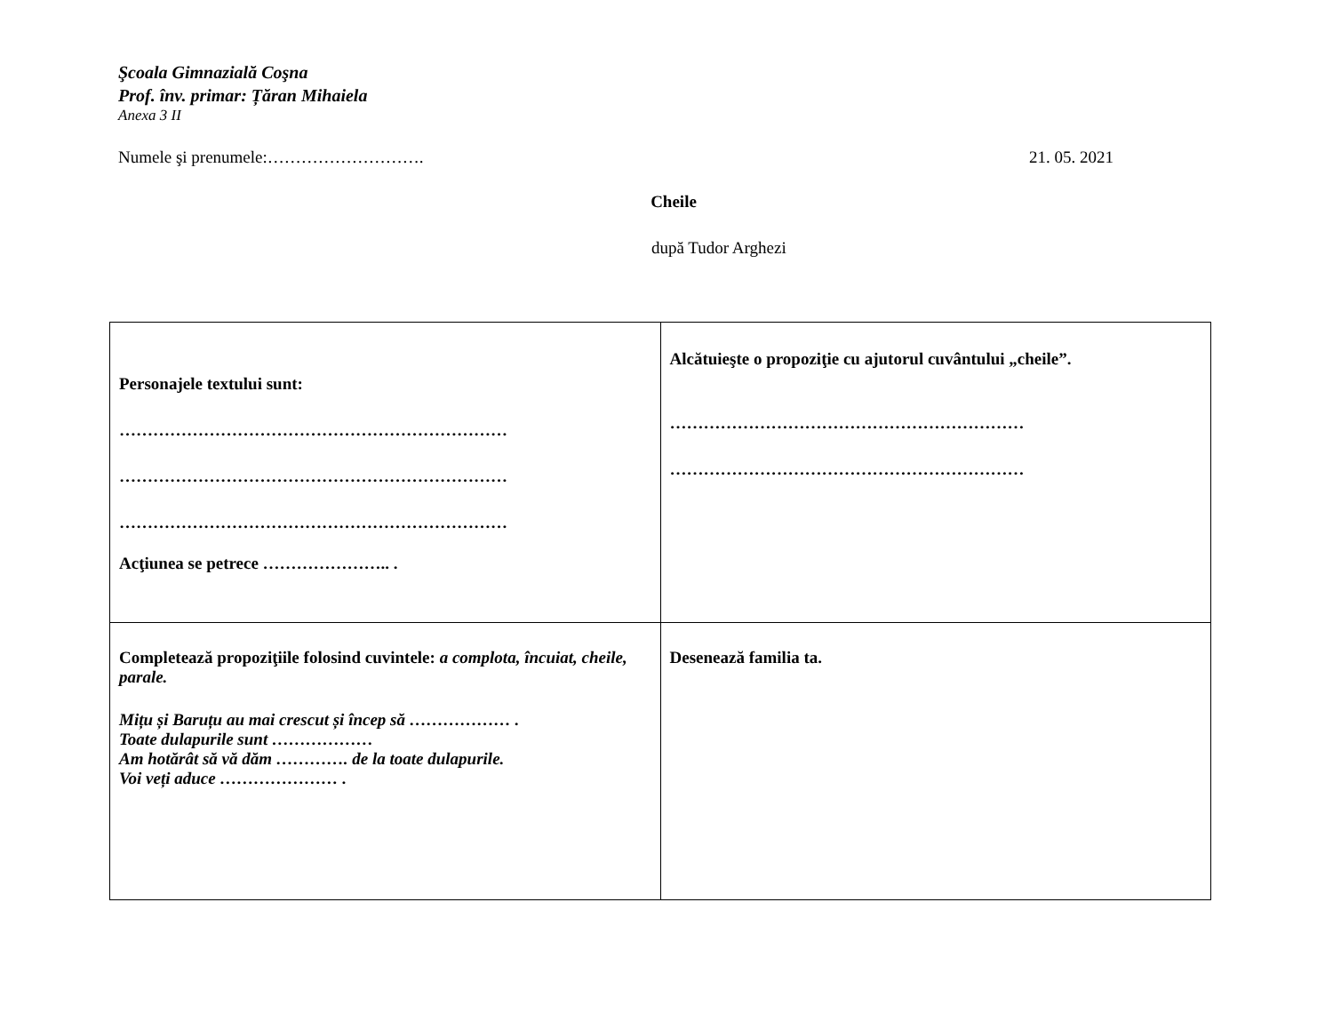Şcoala Gimnazială Coşna
Prof. înv. primar: Țăran Mihaiela
Anexa 3 II
Numele şi prenumele:………………………. 21. 05. 2021
Cheile
după Tudor Arghezi
| Personajele textului sunt: …………………………………………………………… …………………………………………………………… …………………………………………………………… Acţiunea se petrece ………………….. . | Alcătuieşte o propoziţie cu ajutorul cuvântului „cheile”. ……………………………………………………… ……………………………………………………… |
| Completează propoziţiile folosind cuvintele: a complota, încuiat, cheile, parale. Mițu și Baruțu au mai crescut și încep să ……………… . Toate dulapurile sunt ……………… Am hotărât să vă dăm …………. de la toate dulapurile. Voi veți aduce ………………… . | Desenează familia ta. |